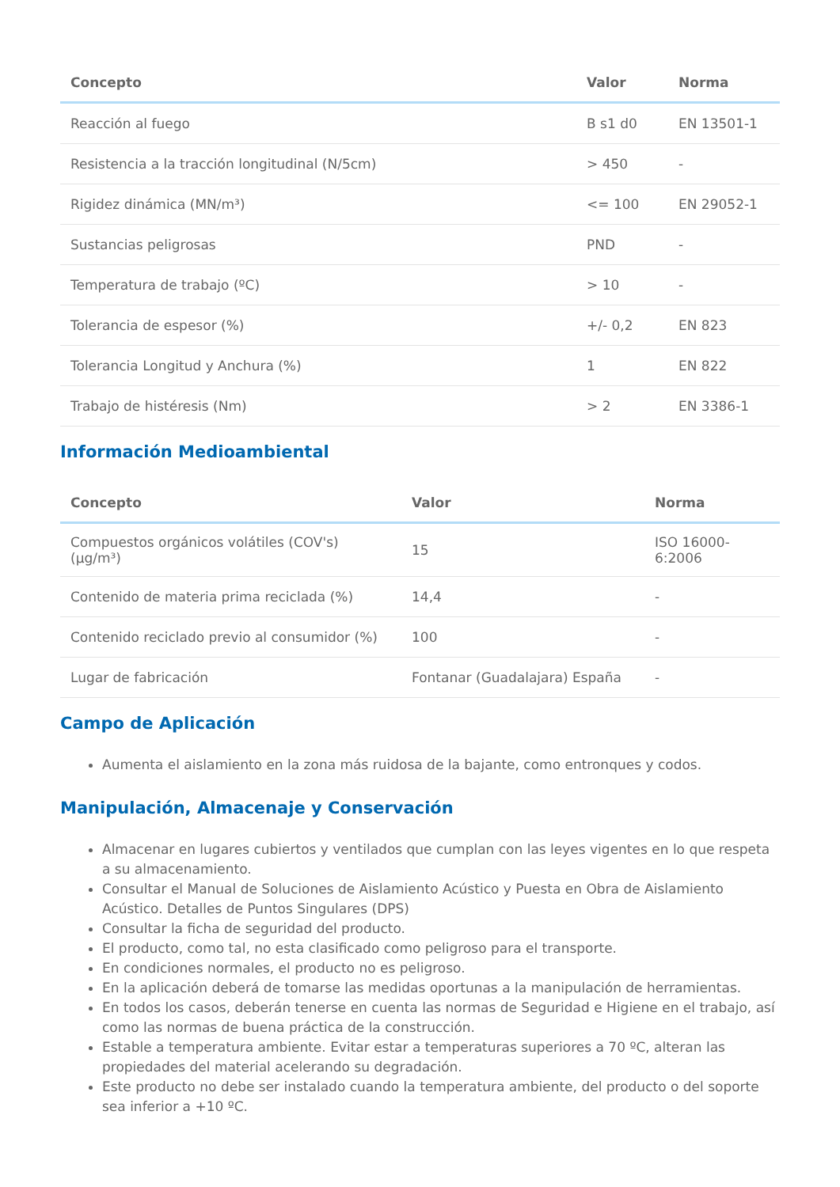| Concepto | Valor | Norma |
| --- | --- | --- |
| Reacción al fuego | B s1 d0 | EN 13501-1 |
| Resistencia a la tracción longitudinal (N/5cm) | > 450 | - |
| Rigidez dinámica (MN/m³) | <= 100 | EN 29052-1 |
| Sustancias peligrosas | PND | - |
| Temperatura de trabajo (ºC) | > 10 | - |
| Tolerancia de espesor (%) | +/- 0,2 | EN 823 |
| Tolerancia Longitud y Anchura (%) | 1 | EN 822 |
| Trabajo de histéresis (Nm) | > 2 | EN 3386-1 |
Información Medioambiental
| Concepto | Valor | Norma |
| --- | --- | --- |
| Compuestos orgánicos volátiles (COV's) (µg/m³) | 15 | ISO 16000-6:2006 |
| Contenido de materia prima reciclada (%) | 14,4 | - |
| Contenido reciclado previo al consumidor (%) | 100 | - |
| Lugar de fabricación | Fontanar (Guadalajara) España | - |
Campo de Aplicación
Aumenta el aislamiento en la zona más ruidosa de la bajante, como entronques y codos.
Manipulación, Almacenaje y Conservación
Almacenar en lugares cubiertos y ventilados que cumplan con las leyes vigentes en lo que respeta a su almacenamiento.
Consultar el Manual de Soluciones de Aislamiento Acústico y Puesta en Obra de Aislamiento Acústico. Detalles de Puntos Singulares (DPS)
Consultar la ficha de seguridad del producto.
El producto, como tal, no esta clasificado como peligroso para el transporte.
En condiciones normales, el producto no es peligroso.
En la aplicación deberá de tomarse las medidas oportunas a la manipulación de herramientas.
En todos los casos, deberán tenerse en cuenta las normas de Seguridad e Higiene en el trabajo, así como las normas de buena práctica de la construcción.
Estable a temperatura ambiente. Evitar estar a temperaturas superiores a 70 ºC, alteran las propiedades del material acelerando su degradación.
Este producto no debe ser instalado cuando la temperatura ambiente, del producto o del soporte sea inferior a +10 ºC.